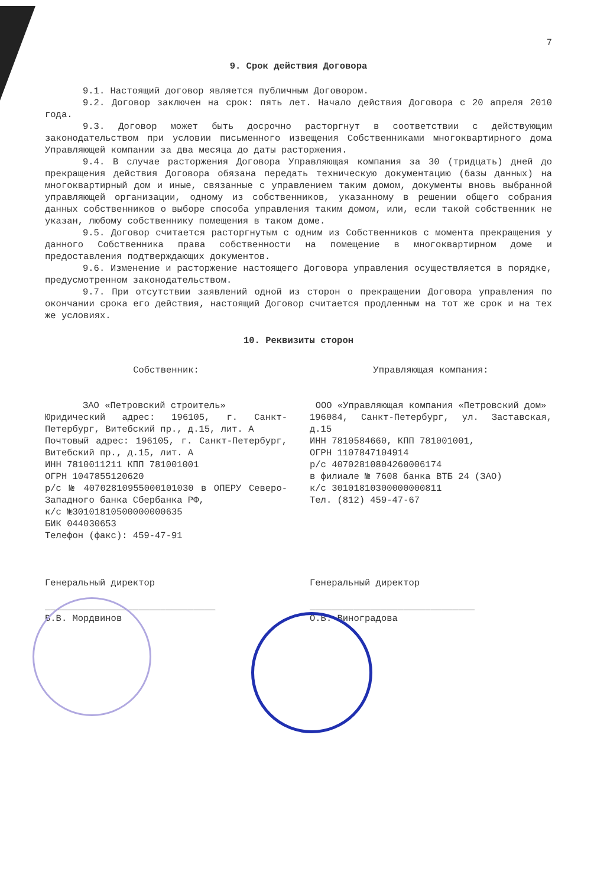7
9. Срок действия Договора
9.1. Настоящий договор является публичным Договором.
9.2. Договор заключен на срок: пять лет. Начало действия Договора с 20 апреля 2010 года.
9.3. Договор может быть досрочно расторгнут в соответствии с действующим законодательством при условии письменного извещения Собственниками многоквартирного дома Управляющей компании за два месяца до даты расторжения.
9.4. В случае расторжения Договора Управляющая компания за 30 (тридцать) дней до прекращения действия Договора обязана передать техническую документацию (базы данных) на многоквартирный дом и иные, связанные с управлением таким домом, документы вновь выбранной управляющей организации, одному из собственников, указанному в решении общего собрания данных собственников о выборе способа управления таким домом, или, если такой собственник не указан, любому собственнику помещения в таком доме.
9.5. Договор считается расторгнутым с одним из Собственников с момента прекращения у данного Собственника права собственности на помещение в многоквартирном доме и предоставления подтверждающих документов.
9.6. Изменение и расторжение настоящего Договора управления осуществляется в порядке, предусмотренном законодательством.
9.7. При отсутствии заявлений одной из сторон о прекращении Договора управления по окончании срока его действия, настоящий Договор считается продленным на тот же срок и на тех же условиях.
10. Реквизиты сторон
Собственник:
ЗАО «Петровский строитель»
Юридический адрес: 196105, г. Санкт-Петербург, Витебский пр., д.15, лит. А
Почтовый адрес: 196105, г. Санкт-Петербург, Витебский пр., д.15, лит. А
ИНН 7810011211 КПП 781001001
ОГРН 1047855120620
р/с № 40702810955000101030 в ОПЕРУ Северо-Западного банка Сбербанка РФ,
к/с №30101810500000000635
БИК 044030653
Телефон (факс): 459-47-91
Генеральный директор
_______________________________
В.В. Мордвинов
Управляющая компания:
ООО «Управляющая компания «Петровский дом»
196084, Санкт-Петербург, ул. Заставская, д.15
ИНН 7810584660, КПП 781001001,
ОГРН 1107847104914
р/с 40702810804260006174
в филиале № 7608 банка ВТБ 24 (ЗАО)
к/с 30101810300000000811
Тел. (812) 459-47-67
Генеральный директор
______________________________
О.В. Виноградова